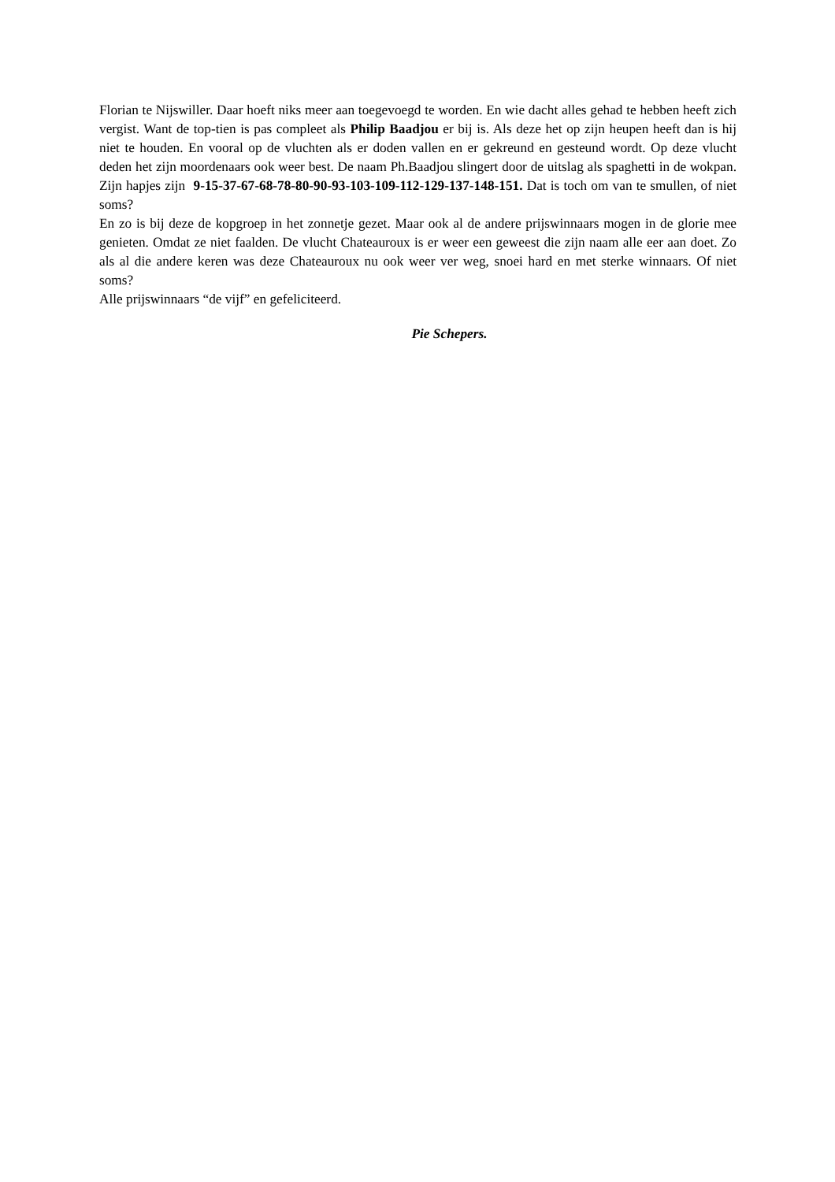Florian te Nijswiller. Daar hoeft niks meer aan toegevoegd te worden. En wie dacht alles gehad te hebben heeft zich vergist. Want de top-tien is pas compleet als Philip Baadjou er bij is. Als deze het op zijn heupen heeft dan is hij niet te houden. En vooral op de vluchten als er doden vallen en er gekreund en gesteund wordt. Op deze vlucht deden het zijn moordenaars ook weer best. De naam Ph.Baadjou slingert door de uitslag als spaghetti in de wokpan. Zijn hapjes zijn 9-15-37-67-68-78-80-90-93-103-109-112-129-137-148-151. Dat is toch om van te smullen, of niet soms?
En zo is bij deze de kopgroep in het zonnetje gezet. Maar ook al de andere prijswinnaars mogen in de glorie mee genieten. Omdat ze niet faalden. De vlucht Chateauroux is er weer een geweest die zijn naam alle eer aan doet. Zo als al die andere keren was deze Chateauroux nu ook weer ver weg, snoei hard en met sterke winnaars. Of niet soms?
Alle prijswinnaars “de vijf” en gefeliciteerd.
Pie Schepers.